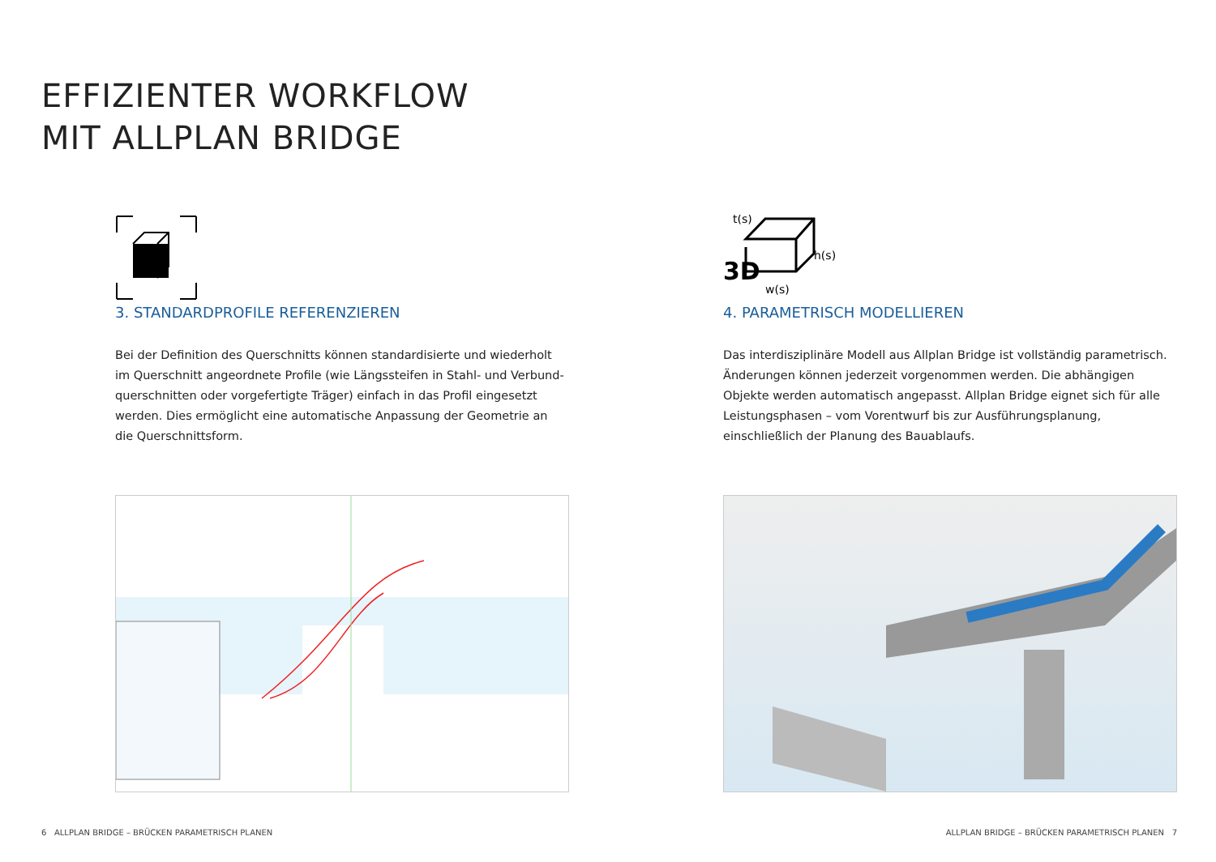EFFIZIENTER WORKFLOW
MIT ALLPLAN BRIDGE
3. STANDARDPROFILE REFERENZIEREN
Bei der Definition des Querschnitts können standardisierte und wiederholt im Querschnitt angeordnete Profile (wie Längssteifen in Stahl- und Verbund- querschnitten oder vorgefertigte Träger) einfach in das Profil eingesetzt werden. Dies ermöglicht eine automatische Anpassung der Geometrie an die Querschnittsform.
t(s)
3D
h(s)
w(s)
4. PARAMETRISCH MODELLIEREN
Das interdisziplinäre Modell aus Allplan Bridge ist vollständig parametrisch. Änderungen können jederzeit vorgenommen werden. Die abhängigen Objekte werden automatisch angepasst. Allplan Bridge eignet sich für alle Leistungsphasen – vom Vorentwurf bis zur Ausführungsplanung, einschließlich der Planung des Bauablaufs.
6 ALLPLAN BRIDGE – BRÜCKEN PARAMETRISCH PLANEN
ALLPLAN BRIDGE – BRÜCKEN PARAMETRISCH PLANEN 7